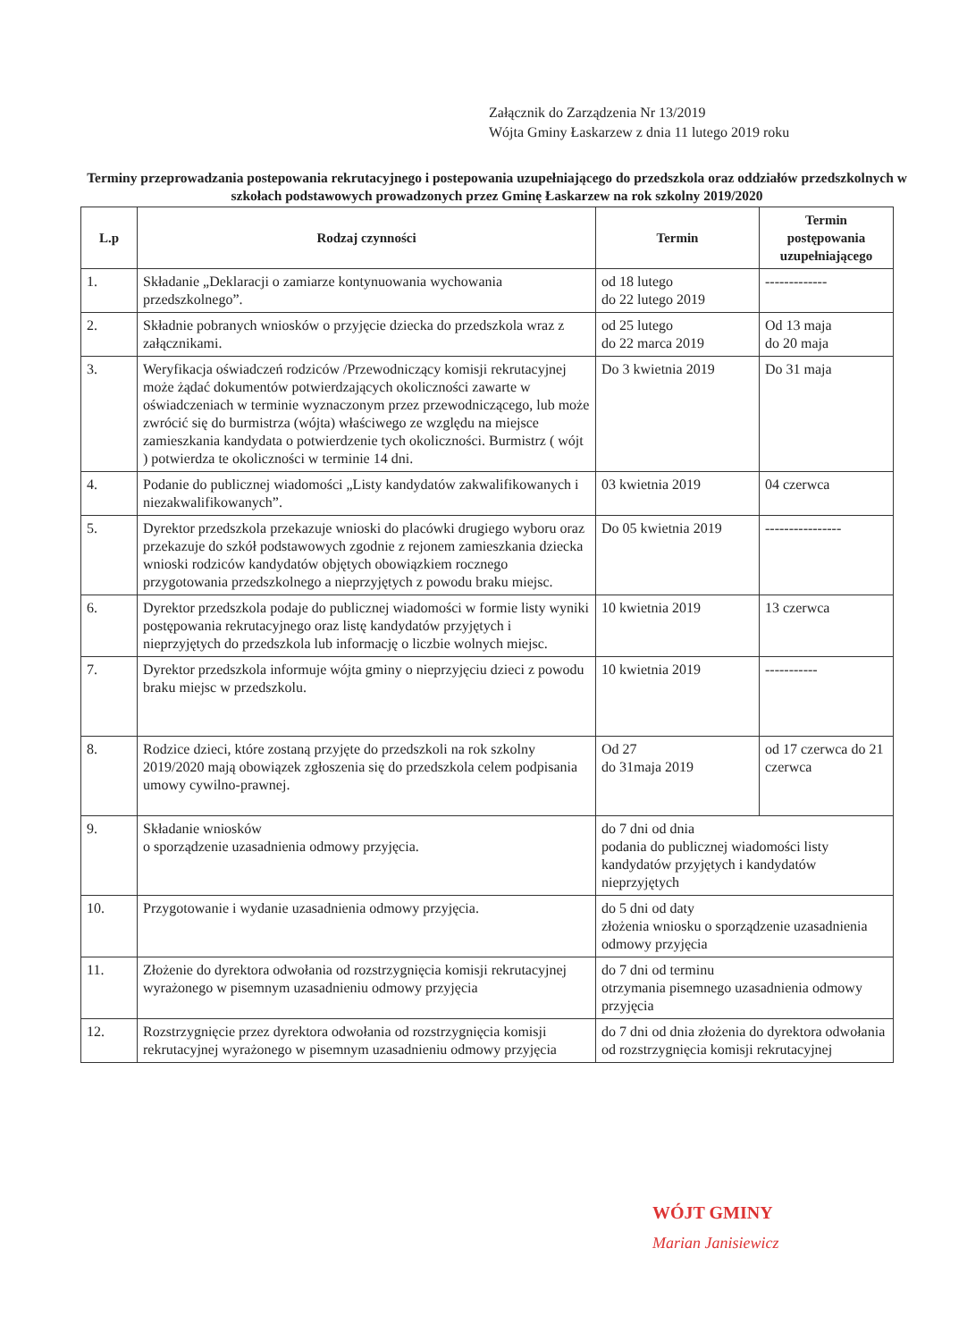Załącznik do Zarządzenia Nr 13/2019
Wójta Gminy Łaskarzew z dnia 11 lutego 2019 roku
Terminy przeprowadzania postepowania rekrutacyjnego i postepowania uzupełniającego do przedszkola oraz oddziałów przedszkolnych w szkołach podstawowych prowadzonych przez Gminę Łaskarzew na rok szkolny 2019/2020
| L.p | Rodzaj czynności | Termin | Termin postępowania uzupełniającego |
| --- | --- | --- | --- |
| 1. | Składanie „Deklaracji o zamiarze kontynuowania wychowania przedszkolnego”. | od 18 lutego do 22 lutego 2019 | ------------- |
| 2. | Składnie pobranych wniosków o przyjęcie dziecka do przedszkola wraz z załącznikami. | od 25 lutego do 22 marca 2019 | Od 13 maja do 20 maja |
| 3. | Weryfikacja oświadczeń rodziców /Przewodniczący komisji rekrutacyjnej może żądać dokumentów potwierdzających okoliczności zawarte w oświadczeniach w terminie wyznaczonym przez przewodniczącego, lub może zwrócić się do burmistrza (wójta) właściwego ze względu na miejsce zamieszkania kandydata o potwierdzenie tych okoliczności. Burmistrz ( wójt ) potwierdza te okoliczności w terminie 14 dni. | Do 3 kwietnia 2019 | Do 31 maja |
| 4. | Podanie do publicznej wiadomości „Listy kandydatów zakwalifikowanych i niezakwalifikowanych”. | 03 kwietnia 2019 | 04 czerwca |
| 5. | Dyrektor przedszkola przekazuje wnioski do placówki drugiego wyboru oraz przekazuje do szkół podstawowych zgodnie z rejonem zamieszkania dziecka wnioski rodziców kandydatów objętych obowiązkiem rocznego przygotowania przedszkolnego a nieprzyjętych z powodu braku miejsc. | Do 05 kwietnia 2019 | ---------------- |
| 6. | Dyrektor przedszkola podaje do publicznej wiadomości w formie listy wyniki postępowania rekrutacyjnego oraz listę kandydatów przyjętych i nieprzyjętych do przedszkola lub informację o liczbie wolnych miejsc. | 10 kwietnia 2019 | 13 czerwca |
| 7. | Dyrektor przedszkola informuje wójta gminy o nieprzyjęciu dzieci z powodu braku miejsc w przedszkolu. | 10 kwietnia 2019 | ----------- |
| 8. | Rodzice dzieci, które zostaną przyjęte do przedszkoli na rok szkolny 2019/2020 mają obowiązek zgłoszenia się do przedszkola celem podpisania umowy cywilno-prawnej. | Od 27 do 31maja 2019 | od 17 czerwca do 21 czerwca |
| 9. | Składanie wniosków o sporządzenie uzasadnienia odmowy przyjęcia. | do 7 dni od dnia podania do publicznej wiadomości listy kandydatów przyjętych i kandydatów nieprzyjętych | |
| 10. | Przygotowanie i wydanie uzasadnienia odmowy przyjęcia. | do 5 dni od daty złożenia wniosku o sporządzenie uzasadnienia odmowy przyjęcia | |
| 11. | Złożenie do dyrektora odwołania od rozstrzygnięcia komisji rekrutacyjnej wyrażonego w pisemnym uzasadnieniu odmowy przyjęcia | do 7 dni od terminu otrzymania pisemnego uzasadnienia odmowy przyjęcia | |
| 12. | Rozstrzygnięcie przez dyrektora odwołania od rozstrzygnięcia komisji rekrutacyjnej wyrażonego w pisemnym uzasadnieniu odmowy przyjęcia | do 7 dni od dnia złożenia do dyrektora odwołania od rozstrzygnięcia komisji rekrutacyjnej | |
WÓJT GMINY
Marian Janisiewicz